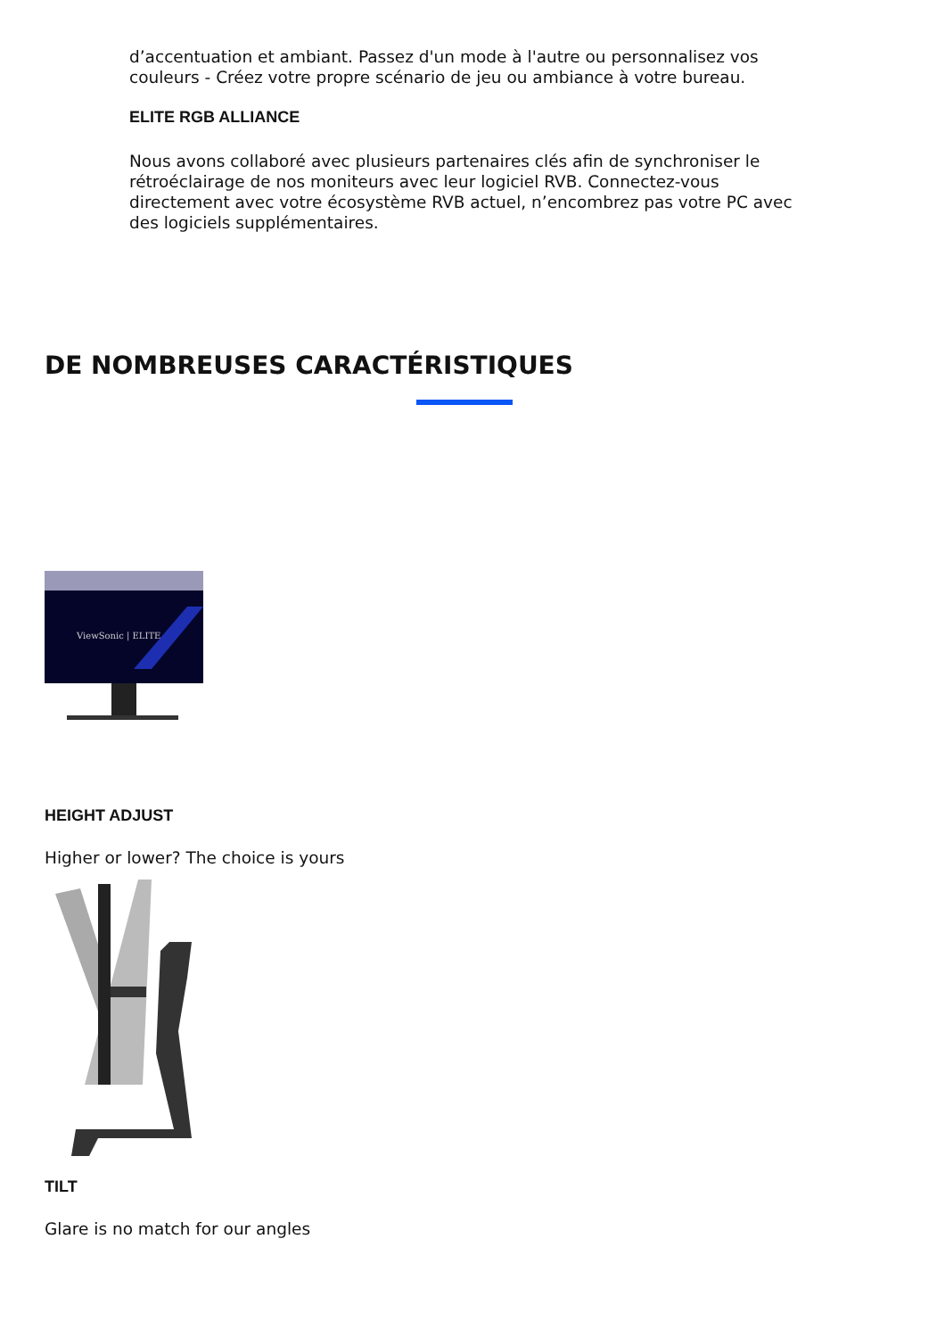d’accentuation et ambiant. Passez d'un mode à l'autre ou personnalisez vos couleurs - Créez votre propre scénario de jeu ou ambiance à votre bureau.
ELITE RGB ALLIANCE
Nous avons collaboré avec plusieurs partenaires clés afin de synchroniser le rétroéclairage de nos moniteurs avec leur logiciel RVB. Connectez-vous directement avec votre écosystème RVB actuel, n’encombrez pas votre PC avec des logiciels supplémentaires.
DE NOMBREUSES CARACTÉRISTIQUES
ViewSonic | ELITE
HEIGHT ADJUST
Higher or lower? The choice is yours
TILT
Glare is no match for our angles